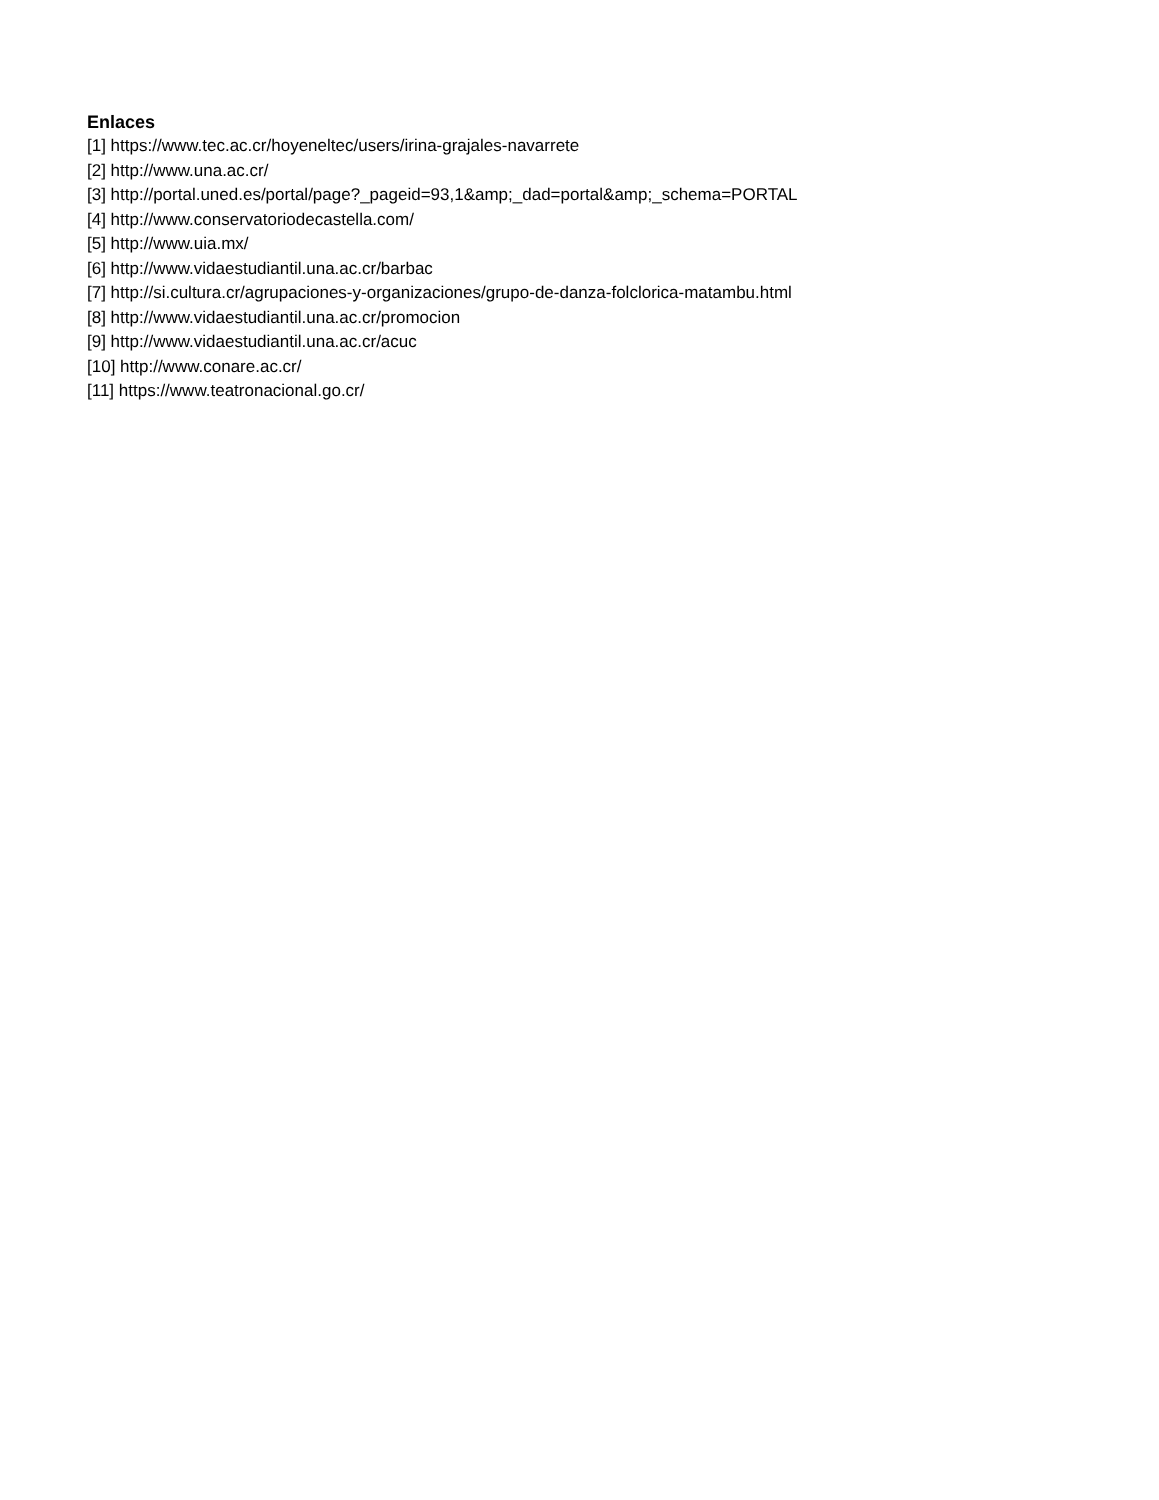Enlaces
[1] https://www.tec.ac.cr/hoyeneltec/users/irina-grajales-navarrete
[2] http://www.una.ac.cr/
[3] http://portal.uned.es/portal/page?_pageid=93,1&amp;_dad=portal&amp;_schema=PORTAL
[4] http://www.conservatoriodecastella.com/
[5] http://www.uia.mx/
[6] http://www.vidaestudiantil.una.ac.cr/barbac
[7] http://si.cultura.cr/agrupaciones-y-organizaciones/grupo-de-danza-folclorica-matambu.html
[8] http://www.vidaestudiantil.una.ac.cr/promocion
[9] http://www.vidaestudiantil.una.ac.cr/acuc
[10] http://www.conare.ac.cr/
[11] https://www.teatronacional.go.cr/